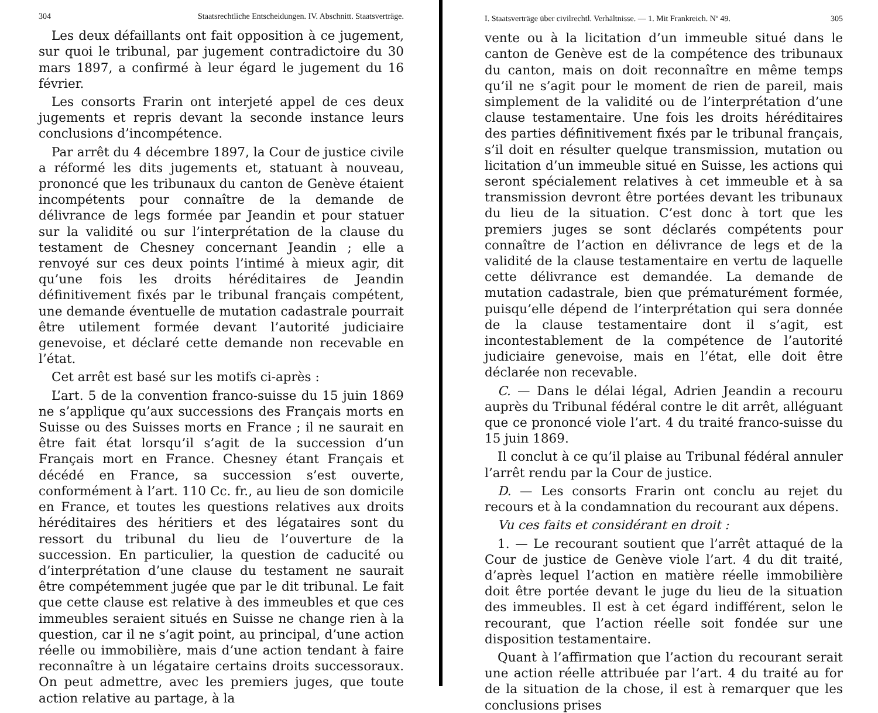304 Staatsrechtliche Entscheidungen. IV. Abschnitt. Staatsverträge.
Les deux défaillants ont fait opposition à ce jugement, sur quoi le tribunal, par jugement contradictoire du 30 mars 1897, a confirmé à leur égard le jugement du 16 février.
Les consorts Frarin ont interjeté appel de ces deux jugements et repris devant la seconde instance leurs conclusions d’incompétence.
Par arrêt du 4 décembre 1897, la Cour de justice civile a réformé les dits jugements et, statuant à nouveau, prononcé que les tribunaux du canton de Genève étaient incompétents pour connaître de la demande de délivrance de legs formée par Jeandin et pour statuer sur la validité ou sur l’interprétation de la clause du testament de Chesney concernant Jeandin ; elle a renvoyé sur ces deux points l’intimé à mieux agir, dit qu’une fois les droits héréditaires de Jeandin définitivement fixés par le tribunal français compétent, une demande éventuelle de mutation cadastrale pourrait être utilement formée devant l’autorité judiciaire genevoise, et déclaré cette demande non recevable en l’état.
Cet arrêt est basé sur les motifs ci-après :
L’art. 5 de la convention franco-suisse du 15 juin 1869 ne s’applique qu’aux successions des Français morts en Suisse ou des Suisses morts en France ; il ne saurait en être fait état lorsqu’il s’agit de la succession d’un Français mort en France. Chesney étant Français et décédé en France, sa succession s’est ouverte, conformément à l’art. 110 Cc. fr., au lieu de son domicile en France, et toutes les questions relatives aux droits héréditaires des héritiers et des légataires sont du ressort du tribunal du lieu de l’ouverture de la succession. En particulier, la question de caducité ou d’interprétation d’une clause du testament ne saurait être compétemment jugée que par le dit tribunal. Le fait que cette clause est relative à des immeubles et que ces immeubles seraient situés en Suisse ne change rien à la question, car il ne s’agit point, au principal, d’une action réelle ou immobilière, mais d’une action tendant à faire reconnaître à un légataire certains droits successoraux. On peut admettre, avec les premiers juges, que toute action relative au partage, à la
I. Staatsverträge über civilrechtl. Verhältnisse. — 1. Mit Frankreich. Nº 49. 305
vente ou à la licitation d’un immeuble situé dans le canton de Genève est de la compétence des tribunaux du canton, mais on doit reconnaître en même temps qu’il ne s’agit pour le moment de rien de pareil, mais simplement de la validité ou de l’interprétation d’une clause testamentaire. Une fois les droits héréditaires des parties définitivement fixés par le tribunal français, s’il doit en résulter quelque transmission, mutation ou licitation d’un immeuble situé en Suisse, les actions qui seront spécialement relatives à cet immeuble et à sa transmission devront être portées devant les tribunaux du lieu de la situation. C’est donc à tort que les premiers juges se sont déclarés compétents pour connaître de l’action en délivrance de legs et de la validité de la clause testamentaire en vertu de laquelle cette délivrance est demandée. La demande de mutation cadastrale, bien que prématurément formée, puisqu’elle dépend de l’interprétation qui sera donnée de la clause testamentaire dont il s’agit, est incontestablement de la compétence de l’autorité judiciaire genevoise, mais en l’état, elle doit être déclarée non recevable.
C. — Dans le délai légal, Adrien Jeandin a recouru auprès du Tribunal fédéral contre le dit arrêt, alléguant que ce prononcé viole l’art. 4 du traité franco-suisse du 15 juin 1869.
Il conclut à ce qu’il plaise au Tribunal fédéral annuler l’arrêt rendu par la Cour de justice.
D. — Les consorts Frarin ont conclu au rejet du recours et à la condamnation du recourant aux dépens.
Vu ces faits et considérant en droit :
1. — Le recourant soutient que l’arrêt attaqué de la Cour de justice de Genève viole l’art. 4 du dit traité, d’après lequel l’action en matière réelle immobilière doit être portée devant le juge du lieu de la situation des immeubles. Il est à cet égard indifférent, selon le recourant, que l’action réelle soit fondée sur une disposition testamentaire.
Quant à l’affirmation que l’action du recourant serait une action réelle attribuée par l’art. 4 du traité au for de la situation de la chose, il est à remarquer que les conclusions prises